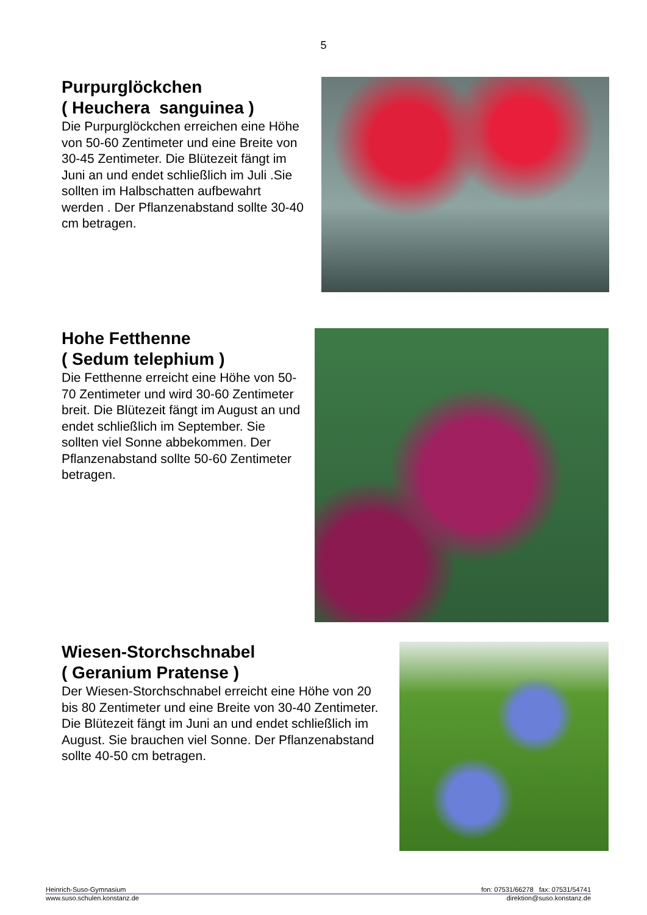5
Purpurglöckchen
( Heuchera sanguinea )
Die Purpurglöckchen erreichen eine Höhe von 50-60 Zentimeter und eine Breite von 30-45 Zentimeter. Die Blütezeit fängt im Juni an und endet schließlich im Juli .Sie sollten im Halbschatten aufbewahrt werden . Der Pflanzenabstand sollte 30-40 cm betragen.
Hohe Fetthenne
( Sedum telephium )
Die Fetthenne erreicht eine Höhe von 50-70 Zentimeter und wird 30-60 Zentimeter breit. Die Blütezeit fängt im August an und endet schließlich im September. Sie sollten viel Sonne abbekommen. Der Pflanzenabstand sollte 50-60 Zentimeter betragen.
Wiesen-Storchschnabel
( Geranium Pratense )
Der Wiesen-Storchschnabel erreicht eine Höhe von 20 bis 80 Zentimeter und eine Breite von 30-40 Zentimeter. Die Blütezeit fängt im Juni an und endet schließlich im August. Sie brauchen viel Sonne. Der Pflanzenabstand sollte 40-50 cm betragen.
Heinrich-Suso-Gymnasium fon: 07531/66278 fax: 07531/54741
www.suso.schulen.konstanz.de direktion@suso.konstanz.de